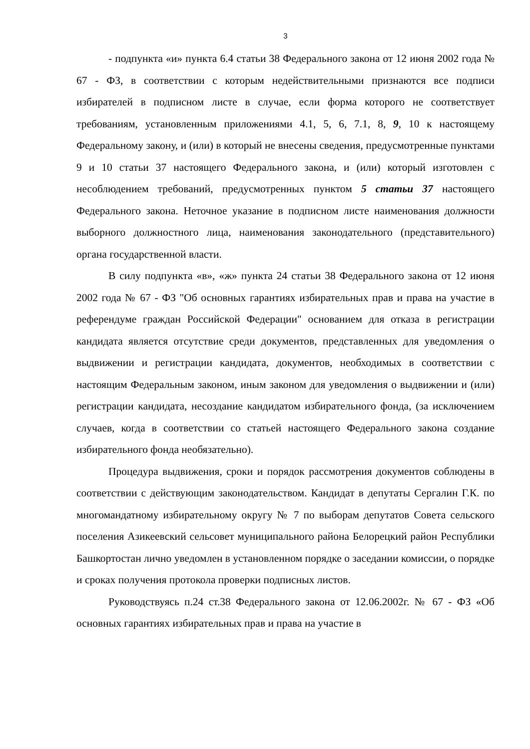3
- подпункта «и» пункта 6.4 статьи 38 Федерального закона от 12 июня 2002 года № 67 - ФЗ, в соответствии с которым недействительными признаются все подписи избирателей в подписном листе в случае, если форма которого не соответствует требованиям, установленным приложениями 4.1, 5, 6, 7.1, 8, 9, 10 к настоящему Федеральному закону, и (или) в который не внесены сведения, предусмотренные пунктами 9 и 10 статьи 37 настоящего Федерального закона, и (или) который изготовлен с несоблюдением требований, предусмотренных пунктом 5 статьи 37 настоящего Федерального закона. Неточное указание в подписном листе наименования должности выборного должностного лица, наименования законодательного (представительного) органа государственной власти.
В силу подпункта «в», «ж» пункта 24 статьи 38 Федерального закона от 12 июня 2002 года № 67 - ФЗ "Об основных гарантиях избирательных прав и права на участие в референдуме граждан Российской Федерации" основанием для отказа в регистрации кандидата является отсутствие среди документов, представленных для уведомления о выдвижении и регистрации кандидата, документов, необходимых в соответствии с настоящим Федеральным законом, иным законом для уведомления о выдвижении и (или) регистрации кандидата, несоздание кандидатом избирательного фонда, (за исключением случаев, когда в соответствии со статьей настоящего Федерального закона создание избирательного фонда необязательно).
Процедура выдвижения, сроки и порядок рассмотрения документов соблюдены в соответствии с действующим законодательством. Кандидат в депутаты Сергалин Г.К. по многомандатному избирательному округу № 7 по выборам депутатов Совета сельского поселения Азикеевский сельсовет муниципального района Белорецкий район Республики Башкортостан лично уведомлен в установленном порядке о заседании комиссии, о порядке и сроках получения протокола проверки подписных листов.
Руководствуясь п.24 ст.38 Федерального закона от 12.06.2002г. № 67 - ФЗ «Об основных гарантиях избирательных прав и права на участие в